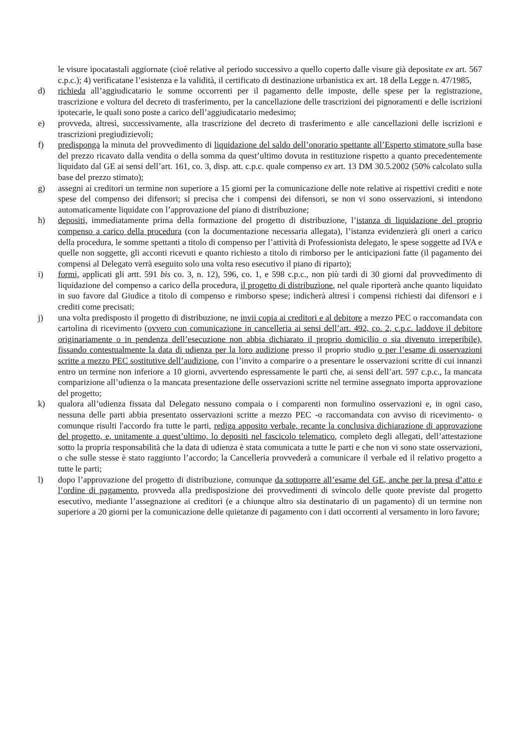le visure ipocatastali aggiornate (cioè relative al periodo successivo a quello coperto dalle visure già depositate ex art. 567 c.p.c.); 4) verificatane l’esistenza e la validità, il certificato di destinazione urbanistica ex art. 18 della Legge n. 47/1985,
d) richieda all’aggiudicatario le somme occorrenti per il pagamento delle imposte, delle spese per la registrazione, trascrizione e voltura del decreto di trasferimento, per la cancellazione delle trascrizioni dei pignoramenti e delle iscrizioni ipotecarie, le quali sono poste a carico dell’aggiudicatario medesimo;
e) provveda, altresì, successivamente, alla trascrizione del decreto di trasferimento e alle cancellazioni delle iscrizioni e trascrizioni pregiudizievoli;
f) predisponga la minuta del provvedimento di liquidazione del saldo dell’onorario spettante all’Esperto stimatore sulla base del prezzo ricavato dalla vendita o della somma da quest’ultimo dovuta in restituzione rispetto a quanto precedentemente liquidato dal GE ai sensi dell’art. 161, co. 3, disp. att. c.p.c. quale compenso ex art. 13 DM 30.5.2002 (50% calcolato sulla base del prezzo stimato);
g) assegni ai creditori un termine non superiore a 15 giorni per la comunicazione delle note relative ai rispettivi crediti e note spese del compenso dei difensori; si precisa che i compensi dei difensori, se non vi sono osservazioni, si intendono automaticamente liquidate con l’approvazione del piano di distribuzione;
h) depositi, immediatamente prima della formazione del progetto di distribuzione, l’istanza di liquidazione del proprio compenso a carico della procedura (con la documentazione necessaria allegata), l’istanza evidenzierà gli oneri a carico della procedura, le somme spettanti a titolo di compenso per l’attività di Professionista delegato, le spese soggette ad IVA e quelle non soggette, gli acconti ricevuti e quanto richiesto a titolo di rimborso per le anticipazioni fatte (il pagamento dei compensi al Delegato verrà eseguito solo una volta reso esecutivo il piano di riparto);
i) formi, applicati gli artt. 591 bis co. 3, n. 12), 596, co. 1, e 598 c.p.c., non più tardi di 30 giorni dal provvedimento di liquidazione del compenso a carico della procedura, il progetto di distribuzione, nel quale riporterà anche quanto liquidato in suo favore dal Giudice a titolo di compenso e rimborso spese; indicherà altresì i compensi richiesti dai difensori e i crediti come precisati;
j) una volta predisposto il progetto di distribuzione, ne invii copia ai creditori e al debitore a mezzo PEC o raccomandata con cartolina di ricevimento (ovvero con comunicazione in cancelleria ai sensi dell’art. 492, co. 2, c.p.c. laddove il debitore originariamente o in pendenza dell’esecuzione non abbia dichiarato il proprio domicilio o sia divenuto irreperibile), fissando contestualmente la data di udienza per la loro audizione presso il proprio studio o per l’esame di osservazioni scritte a mezzo PEC sostitutive dell’audizione, con l’invito a comparire o a presentare le osservazioni scritte di cui innanzi entro un termine non inferiore a 10 giorni, avvertendo espressamente le parti che, ai sensi dell’art. 597 c.p.c., la mancata comparizione all’udienza o la mancata presentazione delle osservazioni scritte nel termine assegnato importa approvazione del progetto;
k) qualora all’udienza fissata dal Delegato nessuno compaia o i comparenti non formulino osservazioni e, in ogni caso, nessuna delle parti abbia presentato osservazioni scritte a mezzo PEC -o raccomandata con avviso di ricevimento- o comunque risulti l'accordo fra tutte le parti, rediga apposito verbale, recante la conclusiva dichiarazione di approvazione del progetto, e, unitamente a quest’ultimo, lo depositi nel fascicolo telematico, completo degli allegati, dell’attestazione sotto la propria responsabilità che la data di udienza è stata comunicata a tutte le parti e che non vi sono state osservazioni, o che sulle stesse è stato raggiunto l’accordo; la Cancelleria provvederà a comunicare il verbale ed il relativo progetto a tutte le parti;
l) dopo l’approvazione del progetto di distribuzione, comunque da sottoporre all’esame del GE, anche per la presa d’atto e l’ordine di pagamento, provveda alla predisposizione dei provvedimenti di svincolo delle quote previste dal progetto esecutivo, mediante l’assegnazione ai creditori (e a chiunque altro sia destinatario di un pagamento) di un termine non superiore a 20 giorni per la comunicazione delle quietanze di pagamento con i dati occorrenti al versamento in loro favore;